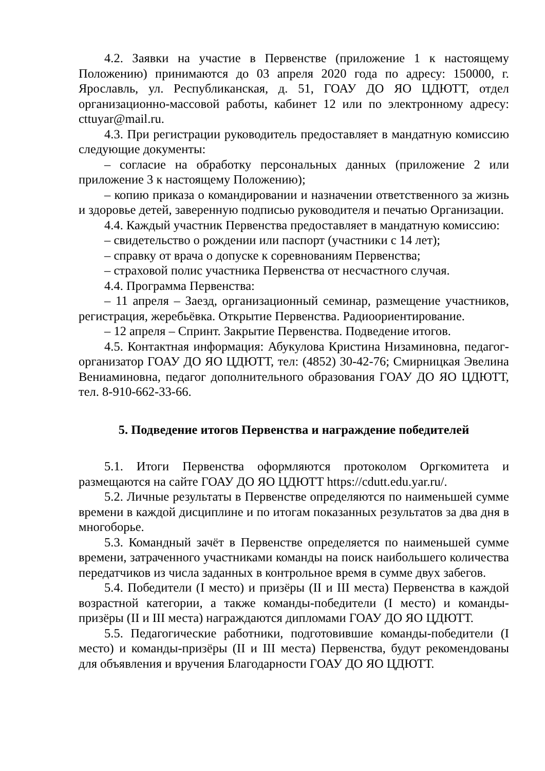4.2. Заявки на участие в Первенстве (приложение 1 к настоящему Положению) принимаются до 03 апреля 2020 года по адресу: 150000, г. Ярославль, ул. Республиканская, д. 51, ГОАУ ДО ЯО ЦДЮТТ, отдел организационно-массовой работы, кабинет 12 или по электронному адресу: cttuyar@mail.ru.
4.3. При регистрации руководитель предоставляет в мандатную комиссию следующие документы:
– согласие на обработку персональных данных (приложение 2 или приложение 3 к настоящему Положению);
– копию приказа о командировании и назначении ответственного за жизнь и здоровье детей, заверенную подписью руководителя и печатью Организации.
4.4. Каждый участник Первенства предоставляет в мандатную комиссию:
– свидетельство о рождении или паспорт (участники с 14 лет);
– справку от врача о допуске к соревнованиям Первенства;
– страховой полис участника Первенства от несчастного случая.
4.4. Программа Первенства:
– 11 апреля – Заезд, организационный семинар, размещение участников, регистрация, жеребьёвка. Открытие Первенства. Радиоориентирование.
– 12 апреля – Спринт. Закрытие Первенства. Подведение итогов.
4.5. Контактная информация: Абукулова Кристина Низаминовна, педагог-организатор ГОАУ ДО ЯО ЦДЮТТ, тел: (4852) 30-42-76; Смирницкая Эвелина Вениаминовна, педагог дополнительного образования ГОАУ ДО ЯО ЦДЮТТ, тел. 8-910-662-33-66.
5. Подведение итогов Первенства и награждение победителей
5.1. Итоги Первенства оформляются протоколом Оргкомитета и размещаются на сайте ГОАУ ДО ЯО ЦДЮТТ https://cdutt.edu.yar.ru/.
5.2. Личные результаты в Первенстве определяются по наименьшей сумме времени в каждой дисциплине и по итогам показанных результатов за два дня в многоборье.
5.3. Командный зачёт в Первенстве определяется по наименьшей сумме времени, затраченного участниками команды на поиск наибольшего количества передатчиков из числа заданных в контрольное время в сумме двух забегов.
5.4. Победители (I место) и призёры (II и III места) Первенства в каждой возрастной категории, а также команды-победители (I место) и команды-призёры (II и III места) награждаются дипломами ГОАУ ДО ЯО ЦДЮТТ.
5.5. Педагогические работники, подготовившие команды-победители (I место) и команды-призёры (II и III места) Первенства, будут рекомендованы для объявления и вручения Благодарности ГОАУ ДО ЯО ЦДЮТТ.